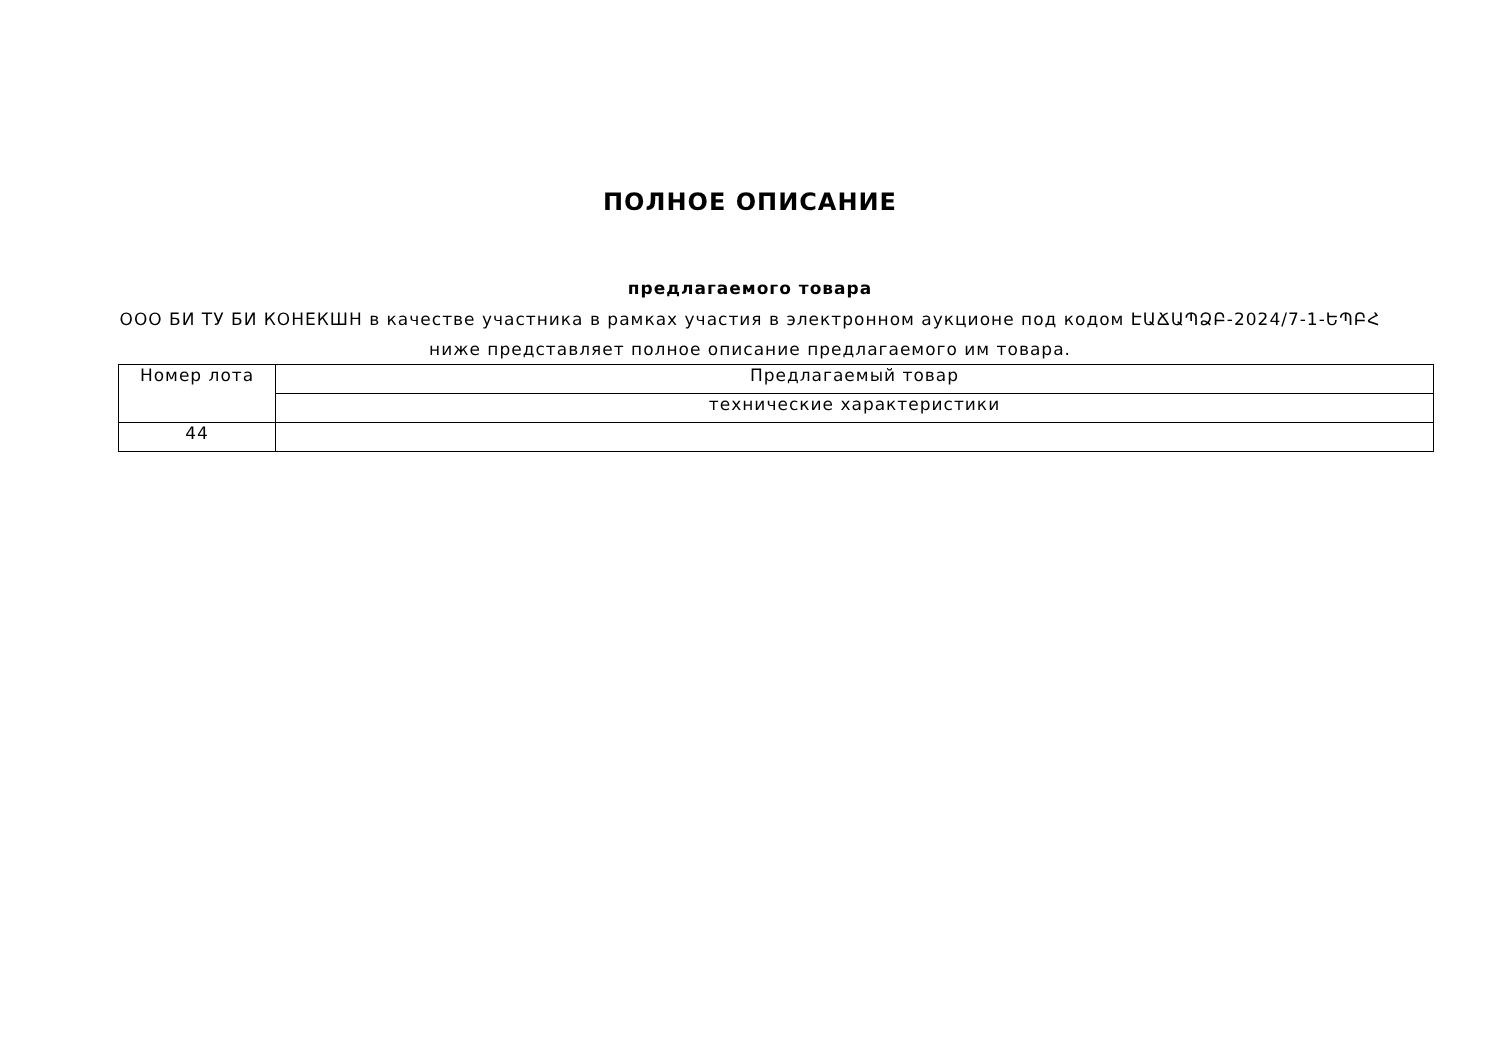ПОЛНОЕ ОПИСАНИЕ
предлагаемого товара
ООО БИ ТУ БИ КОНЕКШН в качестве участника в рамках участия в электронном аукционе под кодом ԷԱՃԱՊՁԲ-2024/7-1-ԵՊԲՀ ниже представляет полное описание предлагаемого им товара.
| Номер лота | Предлагаемый товар |
| | технические характеристики |
| 44 | |